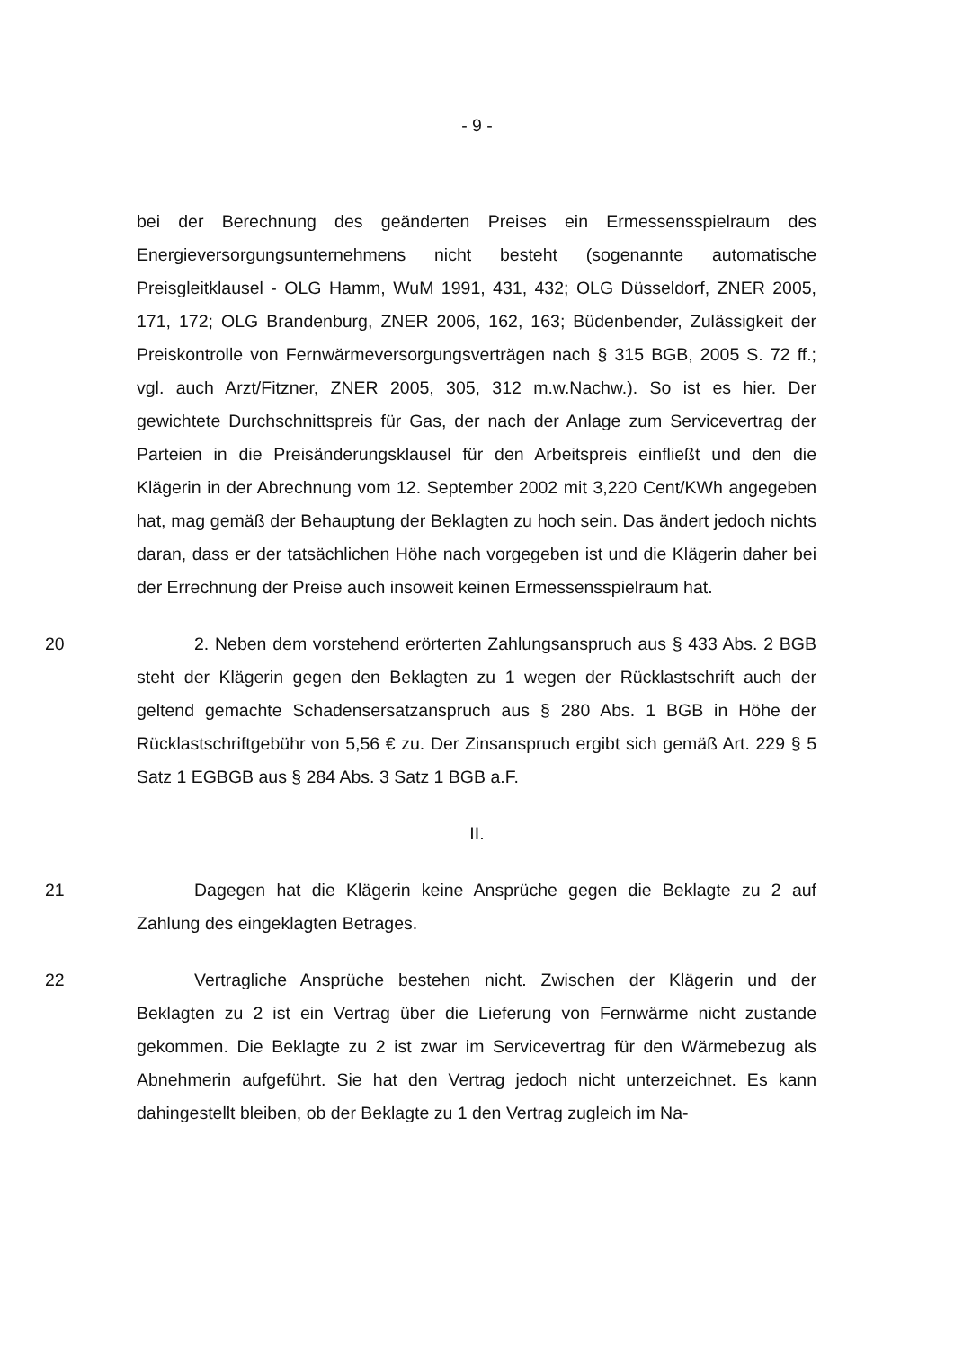- 9 -
bei der Berechnung des geänderten Preises ein Ermessensspielraum des Energieversorgungsunternehmens nicht besteht (sogenannte automatische Preisgleitklausel - OLG Hamm, WuM 1991, 431, 432; OLG Düsseldorf, ZNER 2005, 171, 172; OLG Brandenburg, ZNER 2006, 162, 163; Büdenbender, Zulässigkeit der Preiskontrolle von Fernwärmeversorgungsverträgen nach § 315 BGB, 2005 S. 72 ff.; vgl. auch Arzt/Fitzner, ZNER 2005, 305, 312 m.w.Nachw.). So ist es hier. Der gewichtete Durchschnittspreis für Gas, der nach der Anlage zum Servicevertrag der Parteien in die Preisänderungsklausel für den Arbeitspreis einfließt und den die Klägerin in der Abrechnung vom 12. September 2002 mit 3,220 Cent/KWh angegeben hat, mag gemäß der Behauptung der Beklagten zu hoch sein. Das ändert jedoch nichts daran, dass er der tatsächlichen Höhe nach vorgegeben ist und die Klägerin daher bei der Errechnung der Preise auch insoweit keinen Ermessensspielraum hat.
20 2. Neben dem vorstehend erörterten Zahlungsanspruch aus § 433 Abs. 2 BGB steht der Klägerin gegen den Beklagten zu 1 wegen der Rücklastschrift auch der geltend gemachte Schadensersatzanspruch aus § 280 Abs. 1 BGB in Höhe der Rücklastschriftgebühr von 5,56 € zu. Der Zinsanspruch ergibt sich gemäß Art. 229 § 5 Satz 1 EGBGB aus § 284 Abs. 3 Satz 1 BGB a.F.
II.
21 Dagegen hat die Klägerin keine Ansprüche gegen die Beklagte zu 2 auf Zahlung des eingeklagten Betrages.
22 Vertragliche Ansprüche bestehen nicht. Zwischen der Klägerin und der Beklagten zu 2 ist ein Vertrag über die Lieferung von Fernwärme nicht zustande gekommen. Die Beklagte zu 2 ist zwar im Servicevertrag für den Wärmebezug als Abnehmerin aufgeführt. Sie hat den Vertrag jedoch nicht unterzeichnet. Es kann dahingestellt bleiben, ob der Beklagte zu 1 den Vertrag zugleich im Na-